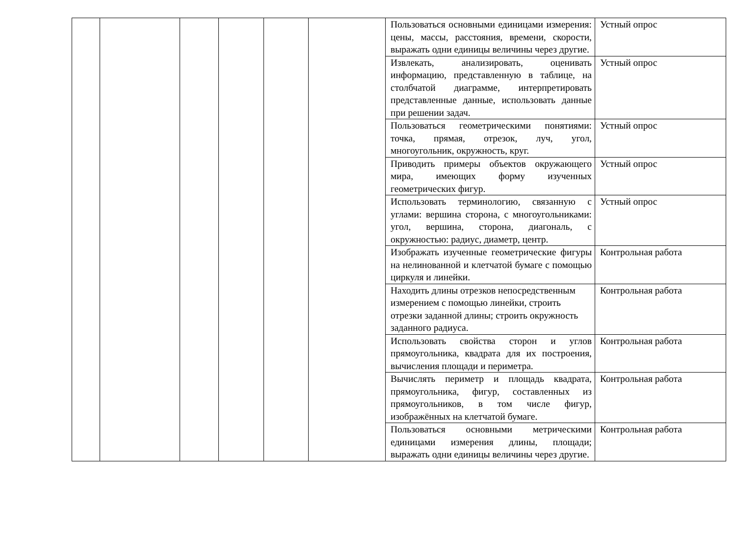| | | | | | | Пользоваться основными единицами измерения: цены, массы, расстояния, времени, скорости, выражать одни единицы величины через другие. | Устный опрос |
| | | | | | | Извлекать, анализировать, оценивать информацию, представленную в таблице, на столбчатой диаграмме, интерпретировать представленные данные, использовать данные при решении задач. | Устный опрос |
| | | | | | | Пользоваться геометрическими понятиями: точка, прямая, отрезок, луч, угол, многоугольник, окружность, круг. | Устный опрос |
| | | | | | | Приводить примеры объектов окружающего мира, имеющих форму изученных геометрических фигур. | Устный опрос |
| | | | | | | Использовать терминологию, связанную с углами: вершина сторона, с многоугольниками: угол, вершина, сторона, диагональ, с окружностью: радиус, диаметр, центр. | Устный опрос |
| | | | | | | Изображать изученные геометрические фигуры на нелинованной и клетчатой бумаге с помощью циркуля и линейки. | Контрольная работа |
| | | | | | | Находить длины отрезков непосредственным измерением с помощью линейки, строить отрезки заданной длины; строить окружность заданного радиуса. | Контрольная работа |
| | | | | | | Использовать свойства сторон и углов прямоугольника, квадрата для их построения, вычисления площади и периметра. | Контрольная работа |
| | | | | | | Вычислять периметр и площадь квадрата, прямоугольника, фигур, составленных из прямоугольников, в том числе фигур, изображённых на клетчатой бумаге. | Контрольная работа |
| | | | | | | Пользоваться основными метрическими единицами измерения длины, площади; выражать одни единицы величины через другие. | Контрольная работа |